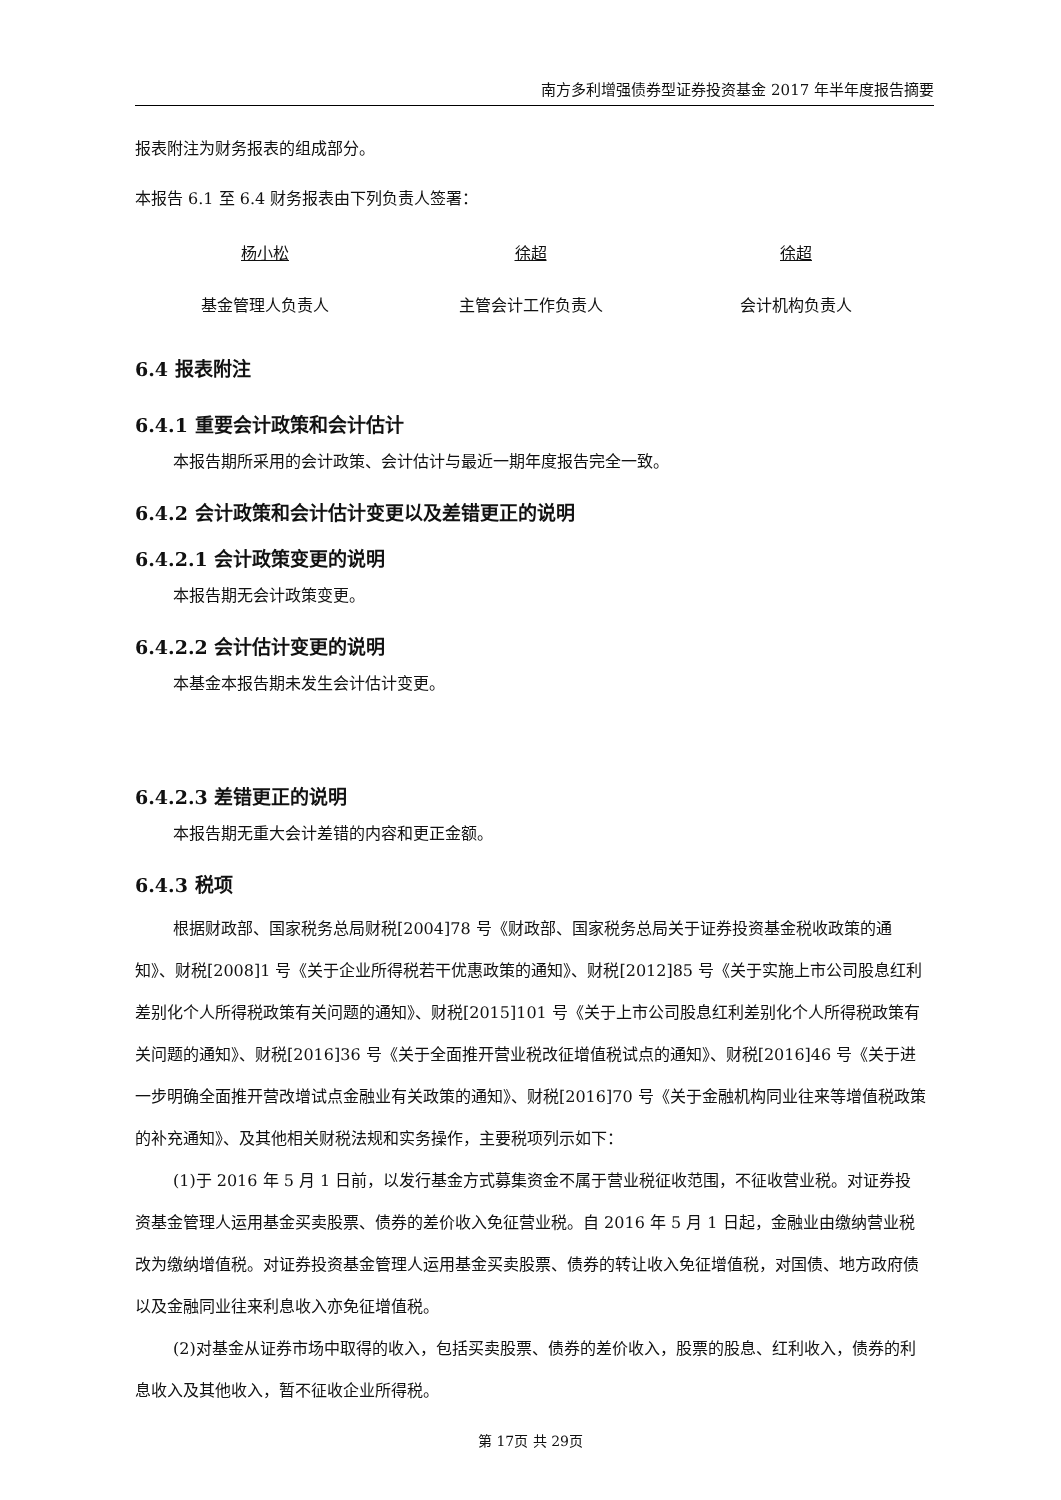南方多利增强债券型证券投资基金 2017 年半年度报告摘要
报表附注为财务报表的组成部分。
本报告 6.1 至 6.4 财务报表由下列负责人签署：
杨小松 徐超 徐超
基金管理人负责人 主管会计工作负责人 会计机构负责人
6.4 报表附注
6.4.1 重要会计政策和会计估计
本报告期所采用的会计政策、会计估计与最近一期年度报告完全一致。
6.4.2 会计政策和会计估计变更以及差错更正的说明
6.4.2.1 会计政策变更的说明
本报告期无会计政策变更。
6.4.2.2 会计估计变更的说明
本基金本报告期未发生会计估计变更。
6.4.2.3 差错更正的说明
本报告期无重大会计差错的内容和更正金额。
6.4.3 税项
根据财政部、国家税务总局财税[2004]78 号《财政部、国家税务总局关于证券投资基金税收政策的通知》、财税[2008]1 号《关于企业所得税若干优惠政策的通知》、财税[2012]85 号《关于实施上市公司股息红利差别化个人所得税政策有关问题的通知》、财税[2015]101 号《关于上市公司股息红利差别化个人所得税政策有关问题的通知》、财税[2016]36 号《关于全面推开营业税改征增值税试点的通知》、财税[2016]46 号《关于进一步明确全面推开营改增试点金融业有关政策的通知》、财税[2016]70 号《关于金融机构同业往来等增值税政策的补充通知》、及其他相关财税法规和实务操作，主要税项列示如下：
(1)于 2016 年 5 月 1 日前，以发行基金方式募集资金不属于营业税征收范围，不征收营业税。对证券投资基金管理人运用基金买卖股票、债券的差价收入免征营业税。自 2016 年 5 月 1 日起，金融业由缴纳营业税改为缴纳增值税。对证券投资基金管理人运用基金买卖股票、债券的转让收入免征增值税，对国债、地方政府债以及金融同业往来利息收入亦免征增值税。
(2)对基金从证券市场中取得的收入，包括买卖股票、债券的差价收入，股票的股息、红利收入，债券的利息收入及其他收入，暂不征收企业所得税。
第 17页 共 29页